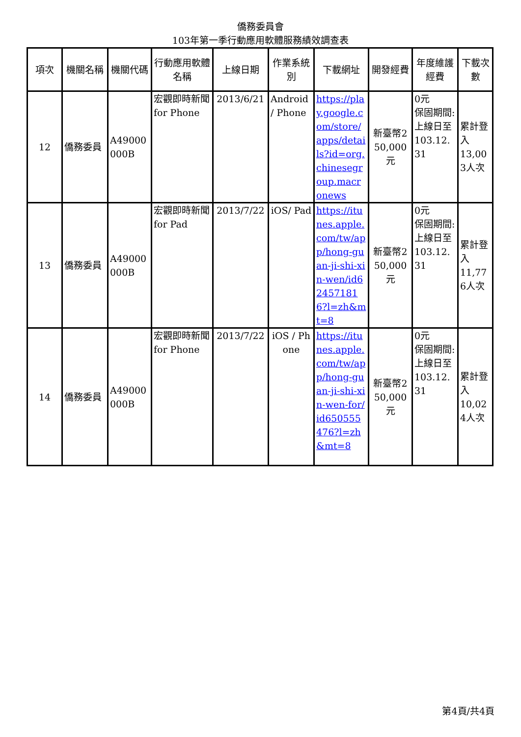僑務委員會
103年第一季行動應用軟體服務績效調查表
| 項次 | 機關名稱 | 機關代碼 | 行動應用軟體名稱 | 上線日期 | 作業系統別 | 下載網址 | 開發經費 | 年度維護經費 | 下載次數 |
| --- | --- | --- | --- | --- | --- | --- | --- | --- | --- |
| 12 | 僑務委員 | A49000000B | 宏觀即時新聞 for Phone | 2013/6/21 | Android / Phone | https://play.google.com/store/apps/details?id=org.chinesegroup.macronews | 新臺幣250,000元 | 0元 保固期間: 上線日至 103.12.31 | 累計登入 13,003人次 |
| 13 | 僑務委員 | A49000000B | 宏觀即時新聞 for Pad | 2013/7/22 | iOS/ Pad | https://itunes.apple.com/tw/app/hong-guan-ji-shi-xin-wen/id624571816?l=zh&mt=8 | 新臺幣250,000元 | 0元 保固期間: 上線日至 103.12.31 | 累計登入 11,776人次 |
| 14 | 僑務委員 | A49000000B | 宏觀即時新聞 for Phone | 2013/7/22 | iOS / Phone | https://itunes.apple.com/tw/app/hong-guan-ji-shi-xin-wen-for/id650555476?l=zh&mt=8 | 新臺幣250,000元 | 0元 保固期間: 上線日至 103.12.31 | 累計登入 10,024人次 |
第4頁/共4頁